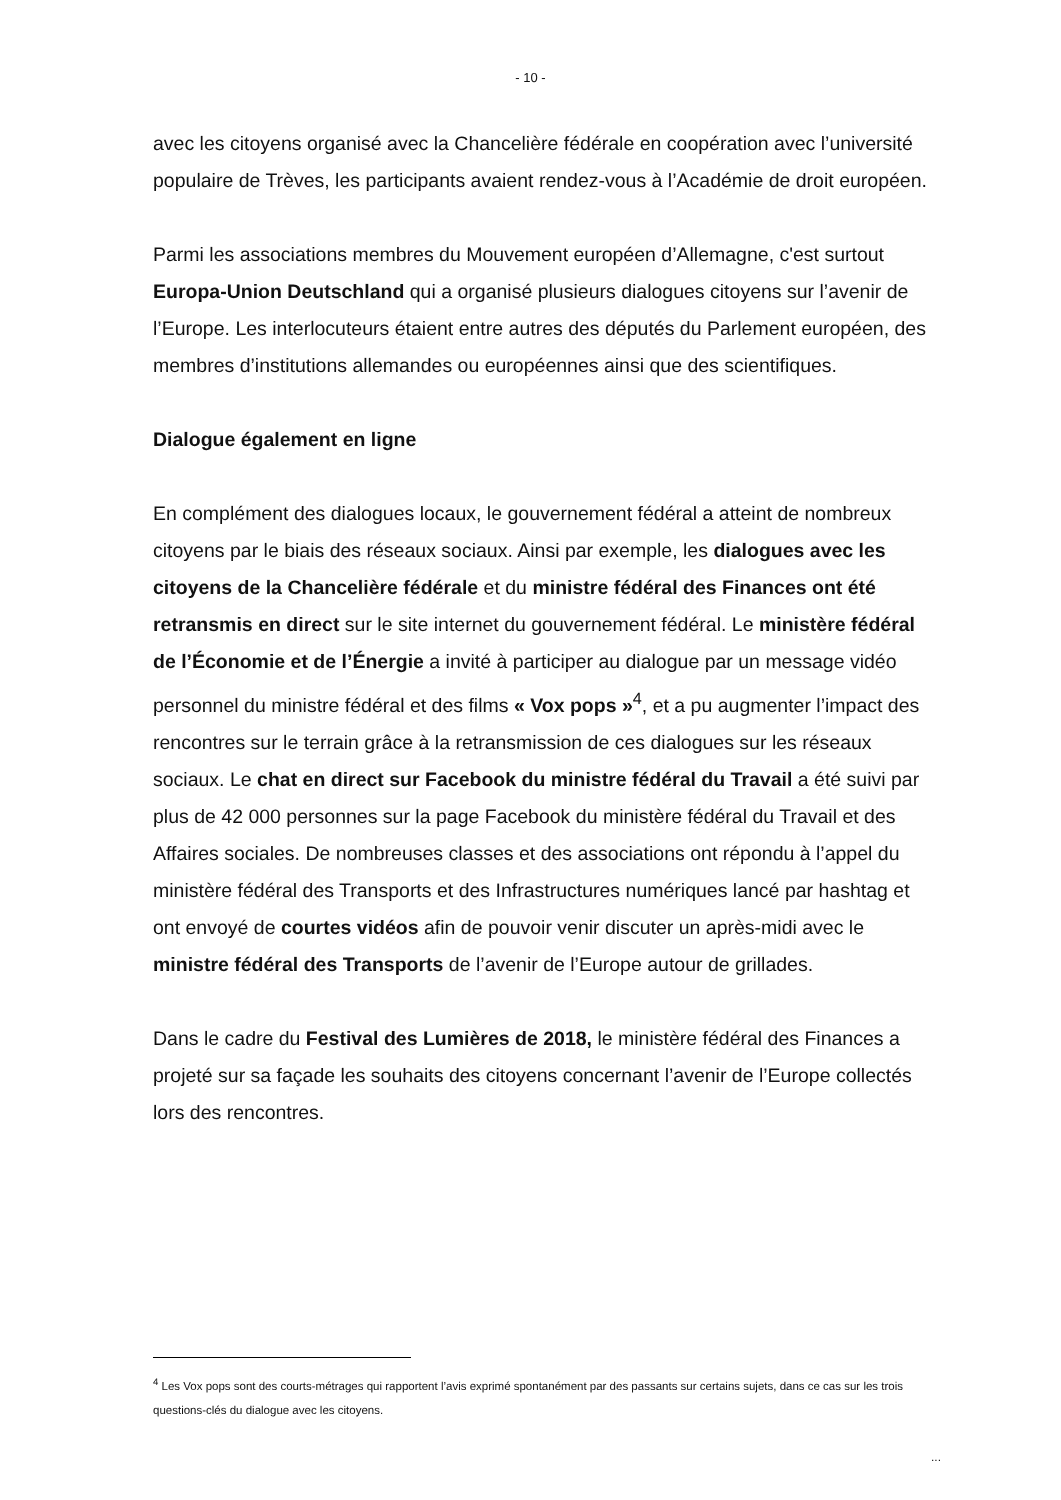- 10 -
avec les citoyens organisé avec la Chancelière fédérale en coopération avec l’université populaire de Trèves, les participants avaient rendez-vous à l’Académie de droit européen.
Parmi les associations membres du Mouvement européen d’Allemagne, c'est surtout Europa-Union Deutschland qui a organisé plusieurs dialogues citoyens sur l’avenir de l’Europe. Les interlocuteurs étaient entre autres des députés du Parlement européen, des membres d’institutions allemandes ou européennes ainsi que des scientifiques.
Dialogue également en ligne
En complément des dialogues locaux, le gouvernement fédéral a atteint de nombreux citoyens par le biais des réseaux sociaux. Ainsi par exemple, les dialogues avec les citoyens de la Chancelière fédérale et du ministre fédéral des Finances ont été retransmis en direct sur le site internet du gouvernement fédéral. Le ministère fédéral de l’Économie et de l’Énergie a invité à participer au dialogue par un message vidéo personnel du ministre fédéral et des films « Vox pops »<sup>4</sup>, et a pu augmenter l’impact des rencontres sur le terrain grâce à la retransmission de ces dialogues sur les réseaux sociaux. Le chat en direct sur Facebook du ministre fédéral du Travail a été suivi par plus de 42 000 personnes sur la page Facebook du ministère fédéral du Travail et des Affaires sociales. De nombreuses classes et des associations ont répondu à l’appel du ministère fédéral des Transports et des Infrastructures numériques lancé par hashtag et ont envoyé de courtes vidéos afin de pouvoir venir discuter un après-midi avec le ministre fédéral des Transports de l’avenir de l’Europe autour de grillades.
Dans le cadre du Festival des Lumières de 2018, le ministère fédéral des Finances a projeté sur sa façade les souhaits des citoyens concernant l’avenir de l’Europe collectés lors des rencontres.
<sup>4</sup> Les Vox pops sont des courts-métrages qui rapportent l’avis exprimé spontanément par des passants sur certains sujets, dans ce cas sur les trois questions-clés du dialogue avec les citoyens.
...